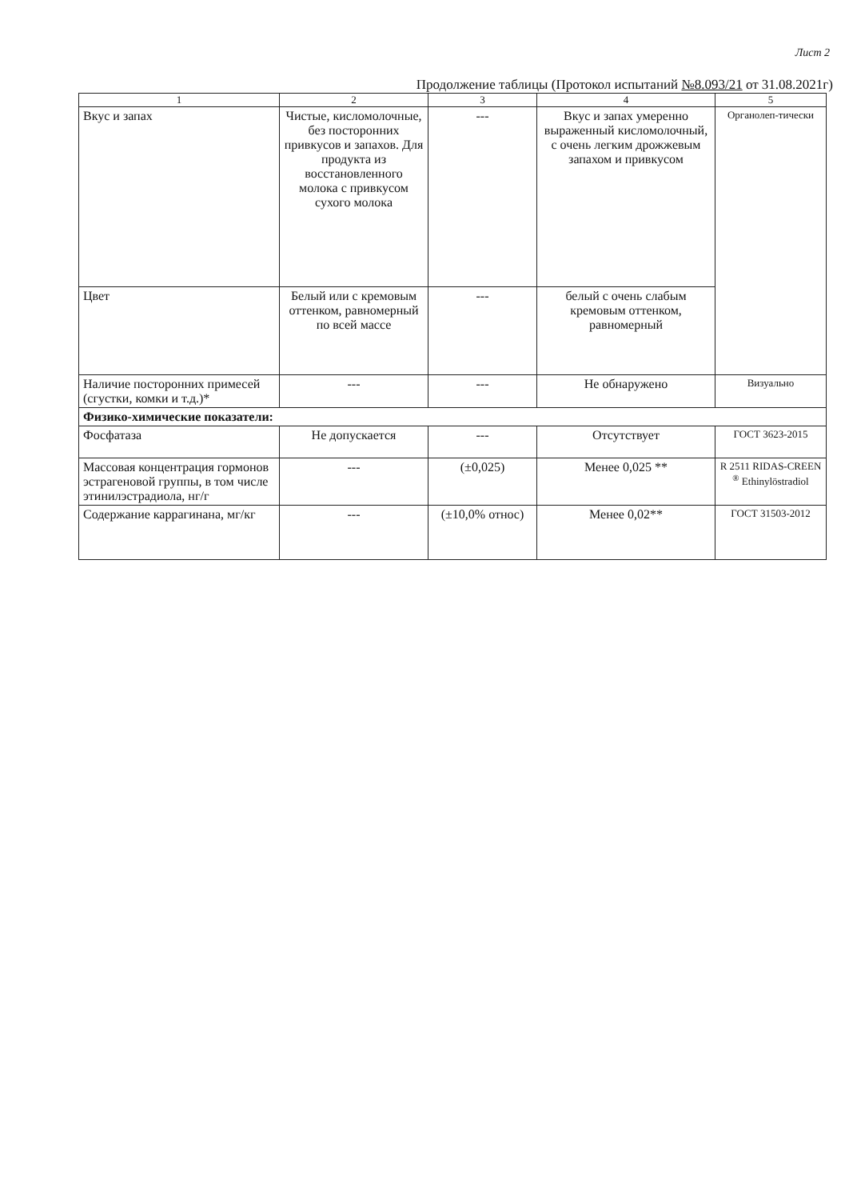Лист 2
Продолжение таблицы (Протокол испытаний №8.093/21 от 31.08.2021г)
| 1 | 2 | 3 | 4 | 5 |
| --- | --- | --- | --- | --- |
| Вкус и запах | Чистые, кисломолочные, без посторонних привкусов и запахов. Для продукта из восстановленного молока с привкусом сухого молока | --- | Вкус и запах умеренно выраженный кисломолочный, с очень легким дрожжевым запахом и привкусом | Органолеп-тически |
| Цвет | Белый или с кремовым оттенком, равномерный по всей массе | --- | белый с очень слабым кремовым оттенком, равномерный | |
| Наличие посторонних примесей (сгустки, комки и т.д.)* | --- | --- | Не обнаружено | Визуально |
| Физико-химические показатели: | | | | |
| Фосфатаза | Не допускается | --- | Отсутствует | ГОСТ 3623-2015 |
| Массовая концентрация гормонов эстрагеновой группы, в том числе этинилэстрадиола, нг/г | --- | (±0,025) | Менее 0,025 ** | R 2511 RIDAS-CREEN <sup>®</sup> Ethinylöstradiol |
| Содержание каррагинана, мг/кг | --- | (±10,0% относ) | Менее 0,02** | ГОСТ 31503-2012 |